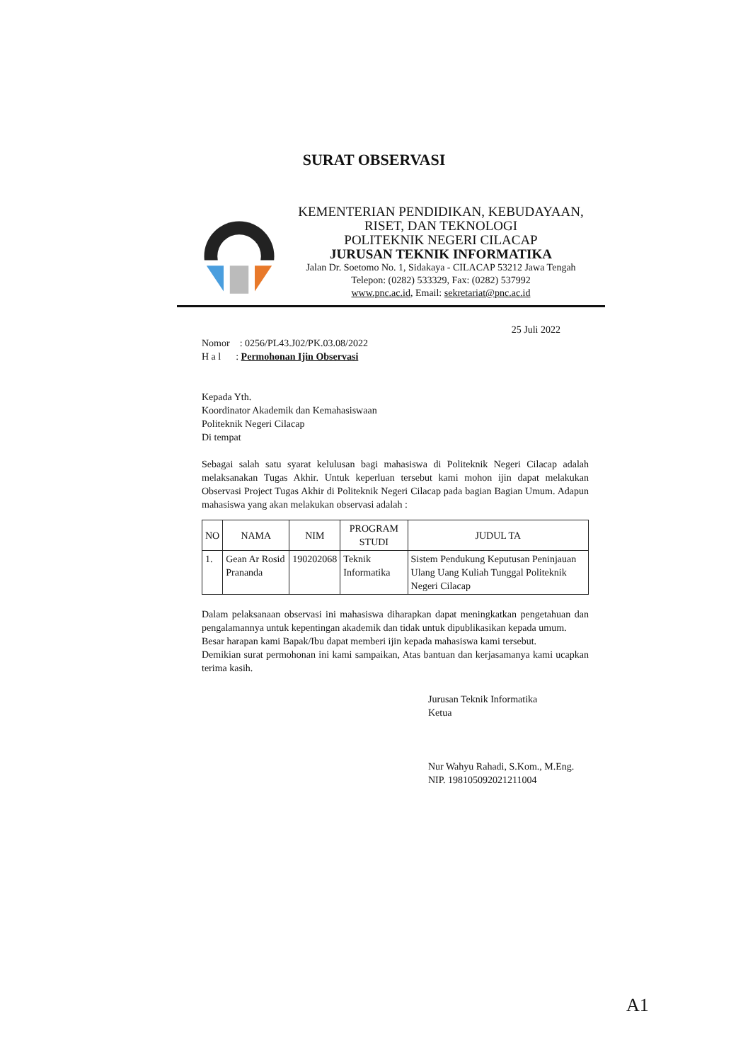SURAT OBSERVASI
KEMENTERIAN PENDIDIKAN, KEBUDAYAAN,
RISET, DAN TEKNOLOGI
POLITEKNIK NEGERI CILACAP
JURUSAN TEKNIK INFORMATIKA
Jalan Dr. Soetomo No. 1, Sidakaya - CILACAP 53212 Jawa Tengah
Telepon: (0282) 533329, Fax: (0282) 537992
www.pnc.ac.id, Email: sekretariat@pnc.ac.id
25 Juli 2022
Nomor : 0256/PL43.J02/PK.03.08/2022
H a l : Permohonan Ijin Observasi
Kepada Yth.
Koordinator Akademik dan Kemahasiswaan
Politeknik Negeri Cilacap
Di tempat
Sebagai salah satu syarat kelulusan bagi mahasiswa di Politeknik Negeri Cilacap adalah melaksanakan Tugas Akhir. Untuk keperluan tersebut kami mohon ijin dapat melakukan Observasi Project Tugas Akhir di Politeknik Negeri Cilacap pada bagian Bagian Umum. Adapun mahasiswa yang akan melakukan observasi adalah :
| NO | NAMA | NIM | PROGRAM STUDI | JUDUL TA |
| --- | --- | --- | --- | --- |
| 1. | Gean Ar Rosid Prananda | 190202068 | Teknik Informatika | Sistem Pendukung Keputusan Peninjauan Ulang Uang Kuliah Tunggal Politeknik Negeri Cilacap |
Dalam pelaksanaan observasi ini mahasiswa diharapkan dapat meningkatkan pengetahuan dan pengalamannya untuk kepentingan akademik dan tidak untuk dipublikasikan kepada umum.
Besar harapan kami Bapak/Ibu dapat memberi ijin kepada mahasiswa kami tersebut.
Demikian surat permohonan ini kami sampaikan, Atas bantuan dan kerjasamanya kami ucapkan terima kasih.
Jurusan Teknik Informatika
Ketua
Nur Wahyu Rahadi, S.Kom., M.Eng.
NIP. 198105092021211004
A1